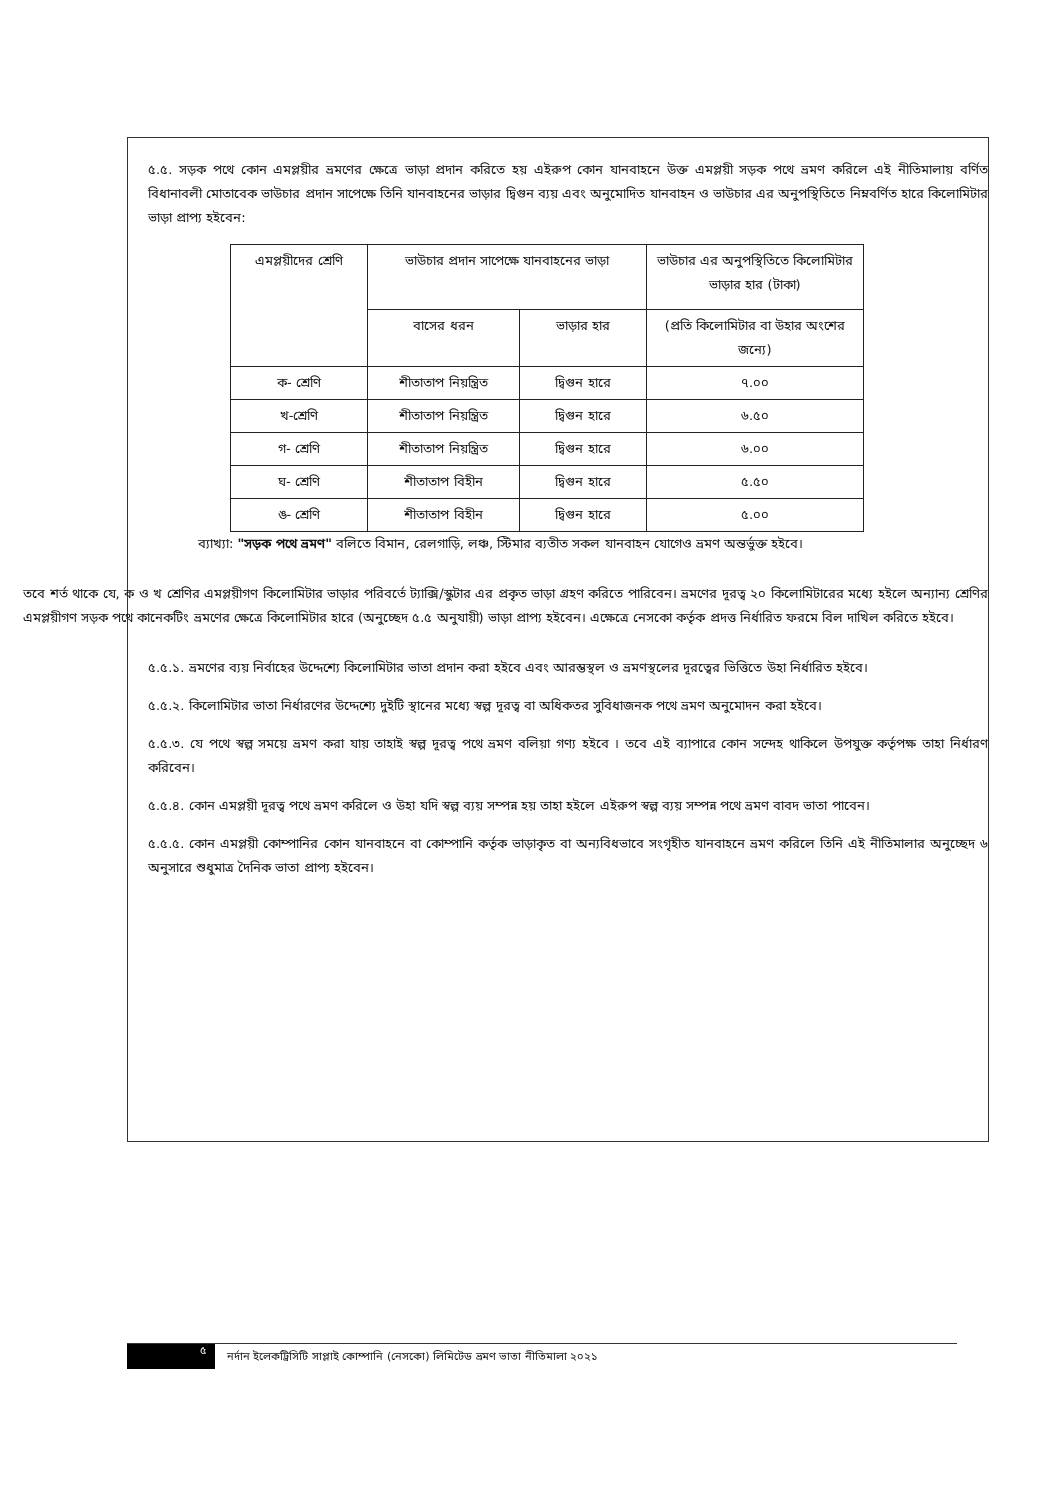৫.৫. সড়ক পথে কোন এমপ্লয়ীর ভ্রমণের ক্ষেত্রে ভাড়া প্রদান করিতে হয় এইরুপ কোন যানবাহনে উক্ত এমপ্লয়ী সড়ক পথে ভ্রমণ করিলে এই নীতিমালায় বর্ণিত বিধানাবলী মোতাবেক ভাউচার প্রদান সাপেক্ষে তিনি যানবাহনের ভাড়ার দ্বিগুন ব্যয় এবং অনুমোদিত যানবাহন ও ভাউচার এর অনুপস্থিতিতে নিম্নবর্ণিত হারে কিলোমিটার ভাড়া প্রাপ্য হইবেন:
| এমপ্লয়ীদের শ্রেণি | ভাউচার প্রদান সাপেক্ষে যানবাহনের ভাড়া | | ভাউচার এর অনুপস্থিতিতে কিলোমিটার ভাড়ার হার (টাকা) |
| --- | --- | --- | --- |
| | বাসের ধরন | ভাড়ার হার | (প্রতি কিলোমিটার বা উহার অংশের জন্যে) |
| ক- শ্রেণি | শীতাতাপ নিয়ন্ত্রিত | দ্বিগুন হারে | ৭.০০ |
| খ-শ্রেণি | শীতাতাপ নিয়ন্ত্রিত | দ্বিগুন হারে | ৬.৫০ |
| গ- শ্রেণি | শীতাতাপ নিয়ন্ত্রিত | দ্বিগুন হারে | ৬.০০ |
| ঘ- শ্রেণি | শীতাতাপ বিহীন | দ্বিগুন হারে | ৫.৫০ |
| ঙ- শ্রেণি | শীতাতাপ বিহীন | দ্বিগুন হারে | ৫.০০ |
ব্যাখ্যা: "সড়ক পথে ভ্রমণ" বলিতে বিমান, রেলগাড়ি, লঞ্চ, স্টিমার ব্যতীত সকল যানবাহন যোগেও ভ্রমণ অন্তর্ভুক্ত হইবে।
তবে শর্ত থাকে যে, ক ও খ শ্রেণির এমপ্লয়ীগণ কিলোমিটার ভাড়ার পরিবর্তে ট্যাক্সি/স্কুটার এর প্রকৃত ভাড়া গ্রহণ করিতে পারিবেন। ভ্রমণের দূরত্ব ২০ কিলোমিটারের মধ্যে হইলে অন্যান্য শ্রেণির এমপ্লয়ীগণ সড়ক পথে কানেকটিং ভ্রমণের ক্ষেত্রে কিলোমিটার হারে (অনুচ্ছেদ ৫.৫ অনুযায়ী) ভাড়া প্রাপ্য হইবেন। এক্ষেত্রে নেসকো কর্তৃক প্রদত্ত নির্ধারিত ফরমে বিল দাখিল করিতে হইবে।
৫.৫.১. ভ্রমণের ব্যয় নির্বাহের উদ্দেশ্যে কিলোমিটার ভাতা প্রদান করা হইবে এবং আরম্ভস্থল ও ভ্রমণস্থলের দূরত্বের ভিত্তিতে উহা নির্ধারিত হইবে।
৫.৫.২. কিলোমিটার ভাতা নির্ধারণের উদ্দেশ্যে দুইটি স্থানের মধ্যে স্বল্প দূরত্ব বা অধিকতর সুবিধাজনক পথে ভ্রমণ অনুমোদন করা হইবে।
৫.৫.৩. যে পথে স্বল্প সময়ে ভ্রমণ করা যায় তাহাই স্বল্প দূরত্ব পথে ভ্রমণ বলিয়া গণ্য হইবে । তবে এই ব্যাপারে কোন সন্দেহ থাকিলে উপযুক্ত কর্তৃপক্ষ তাহা নির্ধারণ করিবেন।
৫.৫.৪. কোন এমপ্লয়ী দূরত্ব পথে ভ্রমণ করিলে ও উহা যদি স্বল্প ব্যয় সম্পন্ন হয় তাহা হইলে এইরুপ স্বল্প ব্যয় সম্পন্ন পথে ভ্রমণ বাবদ ভাতা পাবেন।
৫.৫.৫. কোন এমপ্লয়ী কোম্পানির কোন যানবাহনে বা কোম্পানি কর্তৃক ভাড়াকৃত বা অন্যবিধভাবে সংগৃহীত যানবাহনে ভ্রমণ করিলে তিনি এই নীতিমালার অনুচ্ছেদ ৬ অনুসারে শুধুমাত্র দৈনিক ভাতা প্রাপ্য হইবেন।
৫
নর্দান ইলেকট্রিসিটি সাপ্লাই কোম্পানি (নেসকো) লিমিটেড ভ্রমণ ভাতা নীতিমালা ২০২১